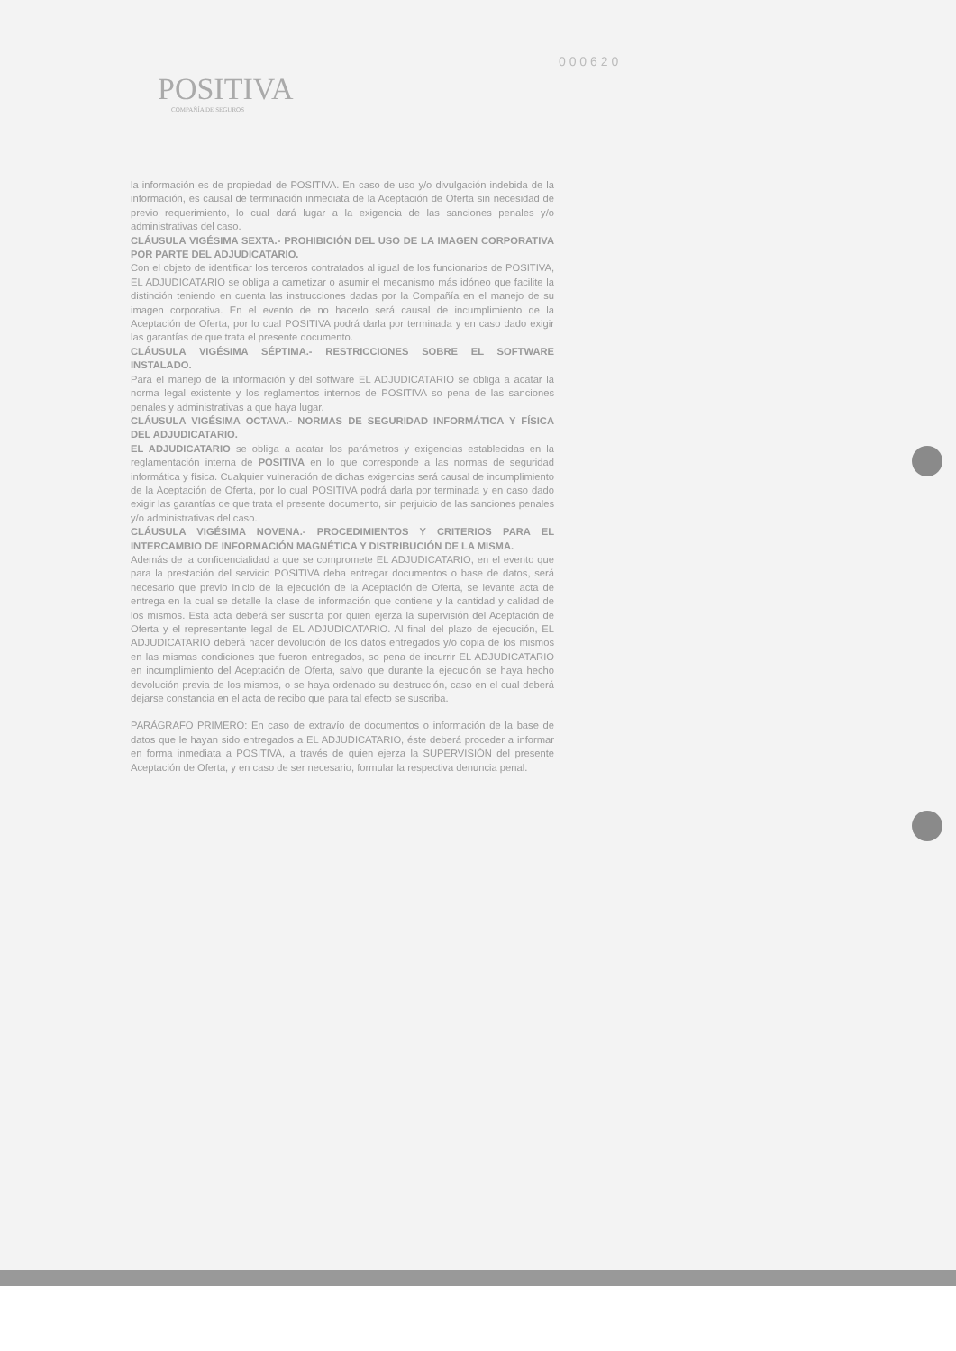0 0 0 6 2 0
POSITIVA
COMPAÑÍA DE SEGUROS
la información es de propiedad de POSITIVA. En caso de uso y/o divulgación indebida de la información, es causal de terminación inmediata de la Aceptación de Oferta sin necesidad de previo requerimiento, lo cual dará lugar a la exigencia de las sanciones penales y/o administrativas del caso.
CLÁUSULA VIGÉSIMA SEXTA.- PROHIBICIÓN DEL USO DE LA IMAGEN CORPORATIVA POR PARTE DEL ADJUDICATARIO.
Con el objeto de identificar los terceros contratados al igual de los funcionarios de POSITIVA, EL ADJUDICATARIO se obliga a carnetizar o asumir el mecanismo más idóneo que facilite la distinción teniendo en cuenta las instrucciones dadas por la Compañía en el manejo de su imagen corporativa. En el evento de no hacerlo será causal de incumplimiento de la Aceptación de Oferta, por lo cual POSITIVA podrá darla por terminada y en caso dado exigir las garantías de que trata el presente documento.
CLÁUSULA VIGÉSIMA SÉPTIMA.- RESTRICCIONES SOBRE EL SOFTWARE INSTALADO.
Para el manejo de la información y del software EL ADJUDICATARIO se obliga a acatar la norma legal existente y los reglamentos internos de POSITIVA so pena de las sanciones penales y administrativas a que haya lugar.
CLÁUSULA VIGÉSIMA OCTAVA.- NORMAS DE SEGURIDAD INFORMÁTICA Y FÍSICA DEL ADJUDICATARIO.
EL ADJUDICATARIO se obliga a acatar los parámetros y exigencias establecidas en la reglamentación interna de POSITIVA en lo que corresponde a las normas de seguridad informática y física. Cualquier vulneración de dichas exigencias será causal de incumplimiento de la Aceptación de Oferta, por lo cual POSITIVA podrá darla por terminada y en caso dado exigir las garantías de que trata el presente documento, sin perjuicio de las sanciones penales y/o administrativas del caso.
CLÁUSULA VIGÉSIMA NOVENA.- PROCEDIMIENTOS Y CRITERIOS PARA EL INTERCAMBIO DE INFORMACIÓN MAGNÉTICA Y DISTRIBUCIÓN DE LA MISMA.
Además de la confidencialidad a que se compromete EL ADJUDICATARIO, en el evento que para la prestación del servicio POSITIVA deba entregar documentos o base de datos, será necesario que previo inicio de la ejecución de la Aceptación de Oferta, se levante acta de entrega en la cual se detalle la clase de información que contiene y la cantidad y calidad de los mismos. Esta acta deberá ser suscrita por quien ejerza la supervisión del Aceptación de Oferta y el representante legal de EL ADJUDICATARIO. Al final del plazo de ejecución, EL ADJUDICATARIO deberá hacer devolución de los datos entregados y/o copia de los mismos en las mismas condiciones que fueron entregados, so pena de incurrir EL ADJUDICATARIO en incumplimiento del Aceptación de Oferta, salvo que durante la ejecución se haya hecho devolución previa de los mismos, o se haya ordenado su destrucción, caso en el cual deberá dejarse constancia en el acta de recibo que para tal efecto se suscriba.
PARÁGRAFO PRIMERO: En caso de extravío de documentos o información de la base de datos que le hayan sido entregados a EL ADJUDICATARIO, éste deberá proceder a informar en forma inmediata a POSITIVA, a través de quien ejerza la SUPERVISIÓN del presente Aceptación de Oferta, y en caso de ser necesario, formular la respectiva denuncia penal.